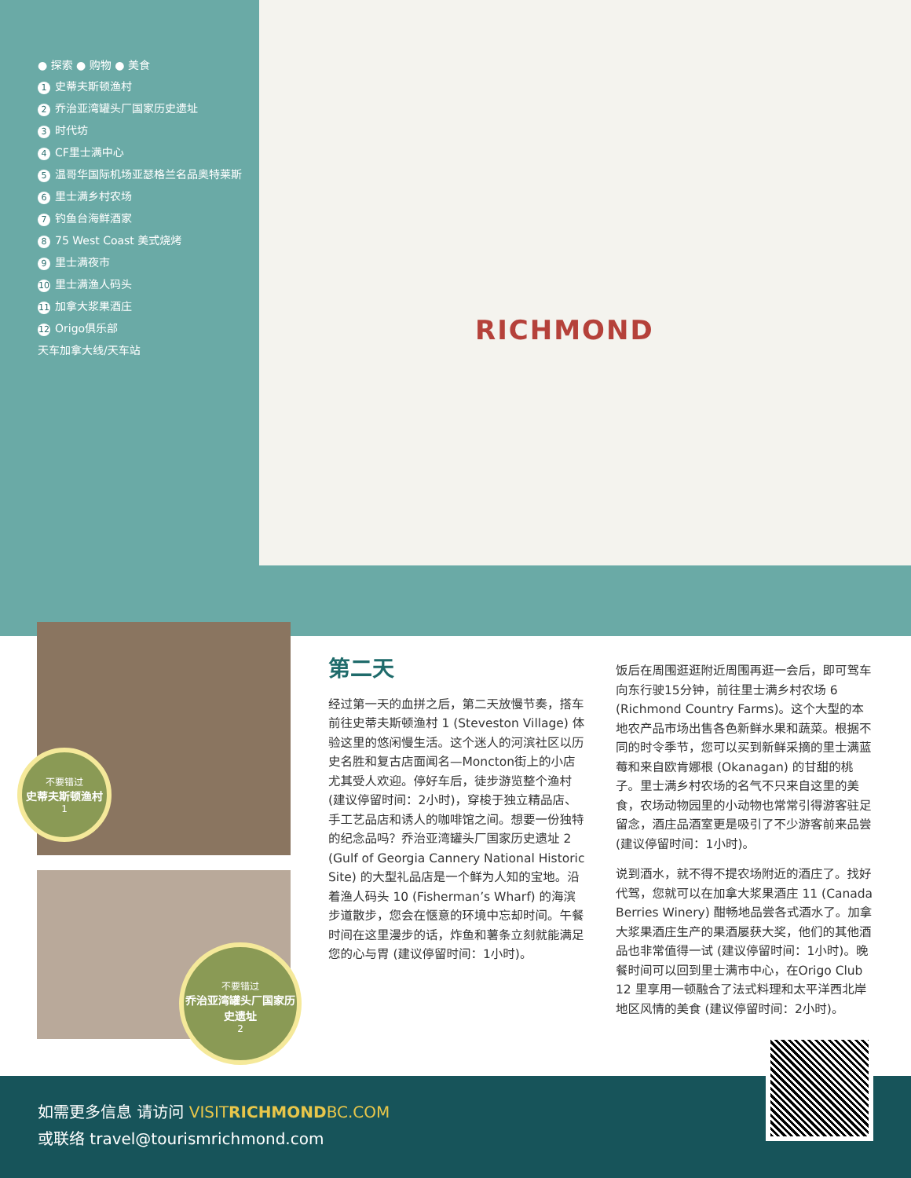● 探索 ● 购物 ● 美食
1 史蒂夫斯顿渔村
2 乔治亚湾罐头厂国家历史遗址
3 时代坊
4 CF里士满中心
5 温哥华国际机场亚瑟格兰名品奥特莱斯
6 里士满乡村农场
7 钓鱼台海鲜酒家
8 75 West Coast 美式烧烤
9 里士满夜市
10 里士满渔人码头
11 加拿大浆果酒庄
12 Origo俱乐部
天车加拿大线/天车站
RICHMOND
不要错过
史蒂夫斯顿渔村
1
不要错过
乔治亚湾罐头厂国家历史遗址
2
第二天
经过第一天的血拼之后，第二天放慢节奏，搭车前往史蒂夫斯顿渔村 1 (Steveston Village) 体验这里的悠闲慢生活。这个迷人的河滨社区以历史名胜和复古店面闻名—Moncton街上的小店尤其受人欢迎。停好车后，徒步游览整个渔村 (建议停留时间：2小时)，穿梭于独立精品店、手工艺品店和诱人的咖啡馆之间。想要一份独特的纪念品吗？乔治亚湾罐头厂国家历史遗址 2 (Gulf of Georgia Cannery National Historic Site) 的大型礼品店是一个鲜为人知的宝地。沿着渔人码头 10 (Fisherman’s Wharf) 的海滨步道散步，您会在惬意的环境中忘却时间。午餐时间在这里漫步的话，炸鱼和薯条立刻就能满足您的心与胃 (建议停留时间：1小时)。
饭后在周围逛逛附近周围再逛一会后，即可驾车向东行驶15分钟，前往里士满乡村农场 6 (Richmond Country Farms)。这个大型的本地农产品市场出售各色新鲜水果和蔬菜。根据不同的时令季节，您可以买到新鲜采摘的里士满蓝莓和来自欧肯娜根 (Okanagan) 的甘甜的桃子。里士满乡村农场的名气不只来自这里的美食，农场动物园里的小动物也常常引得游客驻足留念，酒庄品酒室更是吸引了不少游客前来品尝 (建议停留时间：1小时)。
说到酒水，就不得不提农场附近的酒庄了。找好代驾，您就可以在加拿大浆果酒庄 11 (Canada Berries Winery) 酣畅地品尝各式酒水了。加拿大浆果酒庄生产的果酒屡获大奖，他们的其他酒品也非常值得一试 (建议停留时间：1小时)。晚餐时间可以回到里士满市中心，在Origo Club 12 里享用一顿融合了法式料理和太平洋西北岸地区风情的美食 (建议停留时间：2小时)。
如需更多信息 请访问 VISITRICHMONDBC.COM
或联络 travel@tourismrichmond.com